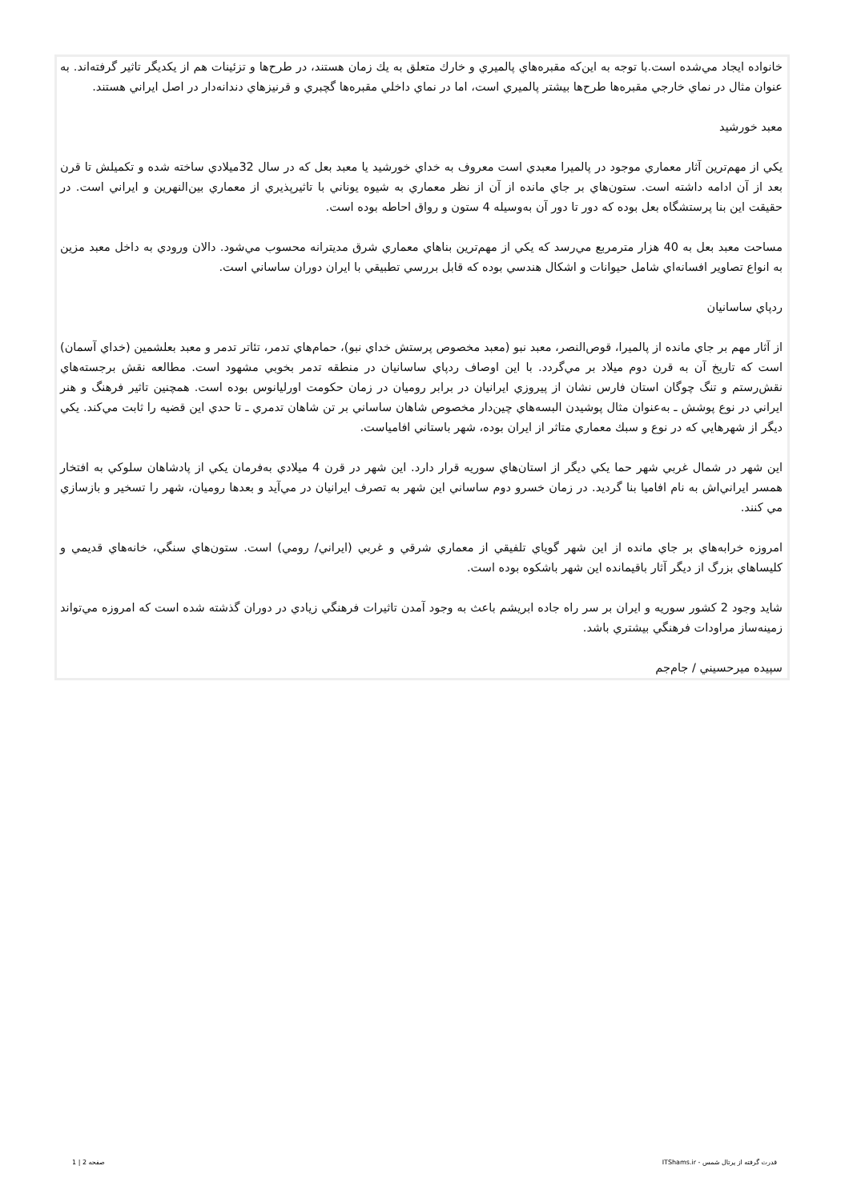خانواده ايجاد مي‌شده است.با توجه به اين‌كه مقبره‌هاي پالميري و خارك متعلق به يك زمان هستند، در طرح‌ها و تزئينات هم از يكديگر تاثير گرفته‌اند. به عنوان مثال در نماي خارجي مقبره‌ها طرح‌ها بيشتر پالميري است، اما در نماي داخلي مقبره‌ها گچبري و قرنيزهاي دندانه‌دار در اصل ايراني هستند.
معبد خورشيد
يكي از مهم‌ترين آثار معماري موجود در پالميرا معبدي است معروف به خداي خورشيد يا معبد بعل كه در سال 32ميلادي ساخته شده و تكميلش تا قرن بعد از آن ادامه داشته است. ستون‌هاي بر جاي مانده از آن از نظر معماري به شيوه يوناني با تاثيرپذيري از معماري بين‌النهرين و ايراني است. در حقيقت اين بنا پرستشگاه بعل بوده كه دور تا دور آن به‌وسيله 4 ستون و رواق احاطه بوده است.
مساحت معبد بعل به 40 هزار مترمربع مي‌رسد كه يكي از مهم‌ترين بناهاي معماري شرق مديترانه محسوب مي‌شود. دالان ورودي به داخل معبد مزين به انواع تصاوير افسانه‌اي شامل حيوانات و اشكال هندسي بوده كه قابل بررسي تطبيقي با ايران دوران ساساني است.
ردپاي ساسانيان
از آثار مهم بر جاي مانده از پالميرا، قوص‌النصر، معبد نبو (معبد مخصوص پرستش خداي نبو)، حمام‌هاي تدمر، تئاتر تدمر و معبد بعلشمين (خداي آسمان) است كه تاريخ آن به قرن دوم ميلاد بر مي‌گردد. با اين اوصاف ردپاي ساسانيان در منطقه تدمر بخوبي مشهود است. مطالعه نقش برجسته‌هاي نقش‌رستم و تنگ چوگان استان فارس نشان از پيروزي ايرانيان در برابر روميان در زمان حكومت اورليانوس بوده است. همچنين تاثير فرهنگ و هنر ايراني در نوع پوشش ـ به‌عنوان مثال پوشيدن البسه‌هاي چين‌دار مخصوص شاهان ساساني بر تن شاهان تدمري ـ تا حدي اين قضيه را ثابت مي‌كند. يكي ديگر از شهرهايي كه در نوع و سبك معماري متاثر از ايران بوده، شهر باستاني افامياست.
اين شهر در شمال غربي شهر حما يكي ديگر از استان‌هاي سوريه قرار دارد. اين شهر در قرن 4 ميلادي به‌فرمان يكي از پادشاهان سلوكي به افتخار همسر ايراني‌اش به نام افاميا بنا گرديد. در زمان خسرو دوم ساساني اين شهر به تصرف ايرانيان در مي‌آيد و بعدها روميان، شهر را تسخير و بازسازي مي كنند.
امروزه خرابه‌هاي بر جاي مانده از اين شهر گوياي تلفيقي از معماري شرقي و غربي (ايراني/ رومي) است. ستون‌هاي سنگي، خانه‌هاي قديمي و كليساهاي بزرگ از ديگر آثار باقيمانده اين شهر باشكوه بوده است.
شايد وجود 2 كشور سوريه و ايران بر سر راه جاده ابريشم باعث به وجود آمدن تاثيرات فرهنگي زيادي در دوران گذشته شده است كه امروزه مي‌تواند زمينه‌ساز مراودات فرهنگي بيشتري باشد.
سپيده ميرحسيني / جام‌جم
قدرت گرفته از پرتال شمس - ITShams.ir صفحه 2 | 1